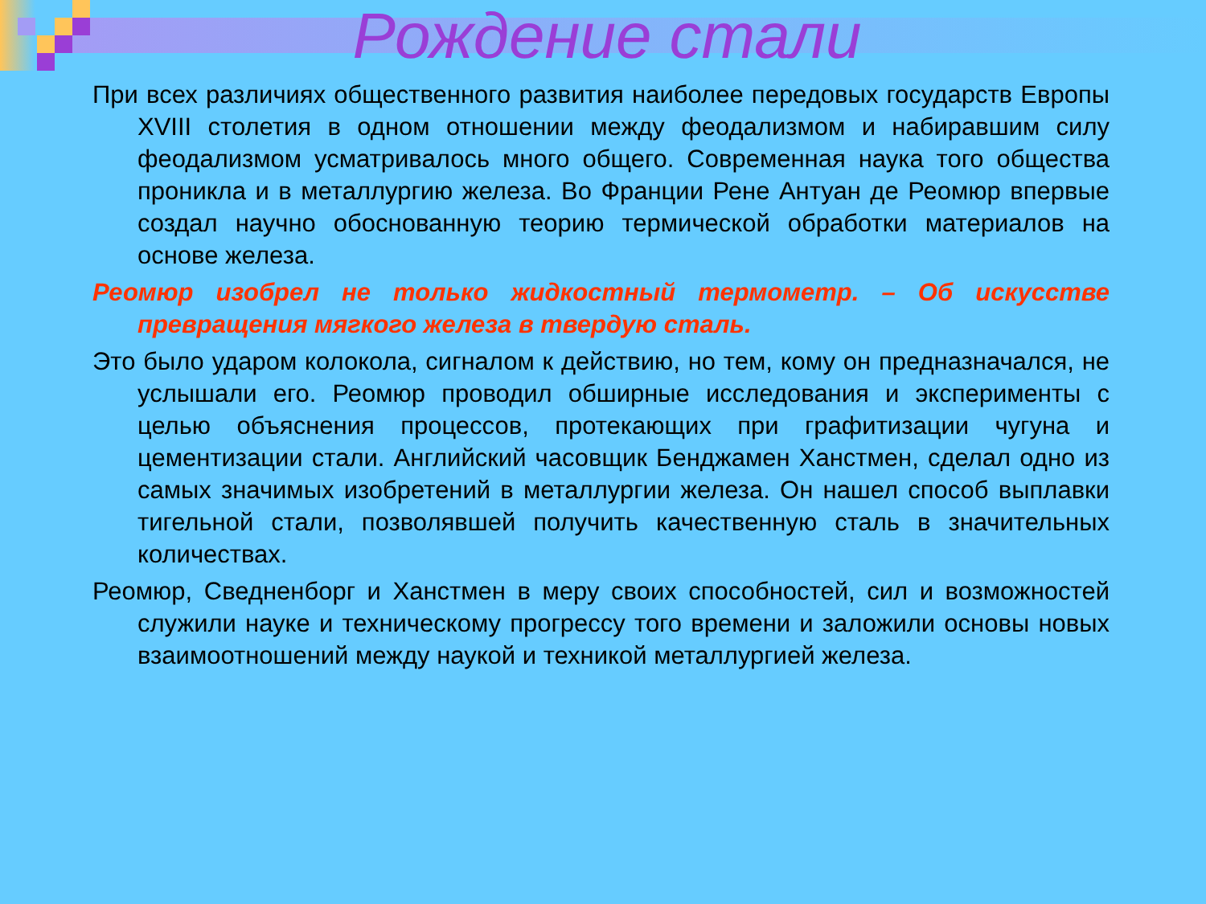Рождение стали
При всех различиях общественного развития наиболее передовых государств Европы XVIII столетия в одном отношении между феодализмом и набиравшим силу феодализмом усматривалось много общего. Современная наука того общества проникла и в металлургию железа. Во Франции Рене Антуан де Реомюр впервые создал научно обоснованную теорию термической обработки материалов на основе железа.
Реомюр изобрел не только жидкостный термометр. – Об искусстве превращения мягкого железа в твердую сталь.
Это было ударом колокола, сигналом к действию, но тем, кому он предназначался, не услышали его. Реомюр проводил обширные исследования и эксперименты с целью объяснения процессов, протекающих при графитизации чугуна и цементизации стали. Английский часовщик Бенджамен Ханстмен, сделал одно из самых значимых изобретений в металлургии железа. Он нашел способ выплавки тигельной стали, позволявшей получить качественную сталь в значительных количествах.
Реомюр, Сведненборг и Ханстмен в меру своих способностей, сил и возможностей служили науке и техническому прогрессу того времени и заложили основы новых взаимоотношений между наукой и техникой металлургией железа.